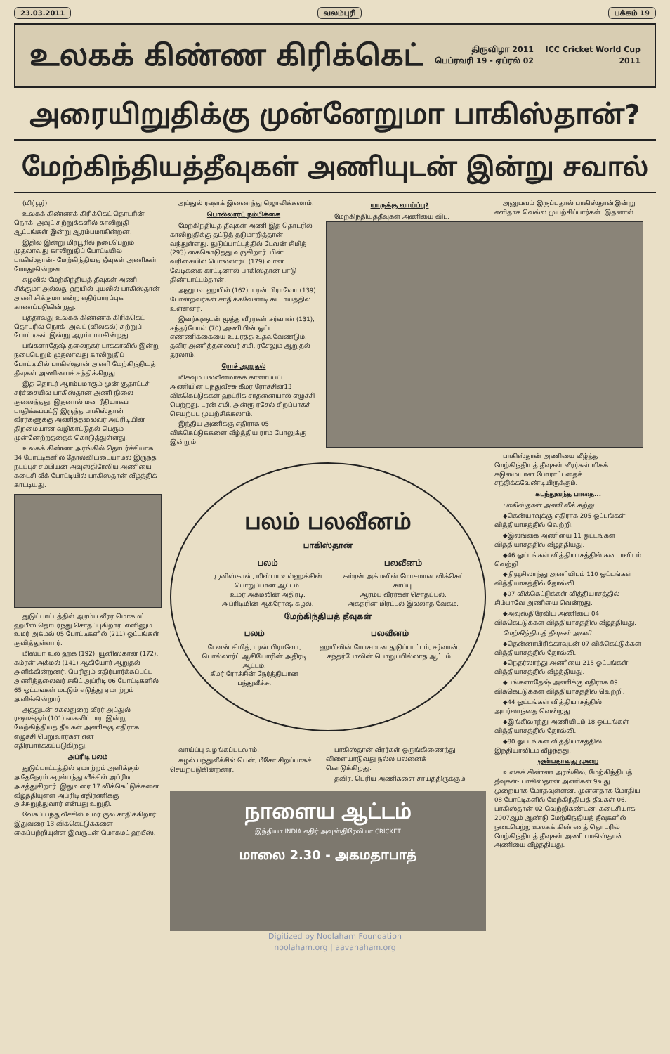23.03.2011 வலம்புரி பக்கம் 19
உலகக் கிண்ண கிரிக்கெட்
திருவிழா 2011
பெப்ரவரி 19 - ஏப்ரல் 02
ICC Cricket World Cup
2011
அரையிறுதிக்கு முன்னேறுமா பாகிஸ்தான்?
மேற்கிந்தியத்தீவுகள் அணியுடன் இன்று சவால்
(மிர்பூர்)
உலகக் கிண்ணக் கிரிக்கெட் தொடரின் நொக்- அவுட் சுற்றுக்களில் காலிறுதி ஆட்டங்கள் இன்று ஆரம்பமாகின்றன.
இதில் இன்று மிர்பூரில் நடைபெறும் முதலாவது காலிறுதிப் போட்டியில் பாகிஸ்தான்- மேற்கிந்தியத் தீவுகள் அணிகள் மோதுகின்றன.
சுழலில் மேற்கிந்தியத் தீவுகள் அணி சிக்குமா அல்லது ஹயில் புயலில் பாகிஸ்தான் அணி சிக்குமா என்ற எதிர்பார்ப்புக் காணப்படுகின்றது.
பத்தாவது உலகக் கிண்ணக் கிரிக்கெட் தொடரில் நொக்- அவுட் (விலகல்) சுற்றுப் போட்டிகள் இன்று ஆரம்பமாகின்றது.
பங்களாதேஷ் தலைநகர் டாக்காவில் இன்று நடைபெறும் முதலாவது காலிறுதிப் போட்டியில் பாகிஸ்தான் அணி மேற்கிந்தியத் தீவுகள் அணியைச் சந்திக்கிறது.
இத் தொடர் ஆரம்பமாகும் முன் சூதாட்டச் சர்ச்சையில் பாகிஸ்தான் அணி நிலை குலைந்தது. இதனால் மன ரீதியாகப் பாதிக்கப்பட்டு இருந்த பாகிஸ்தான் வீரர்களுக்கு அணித்தலைவர் அப்ரிடியின் திறமையான வழிகாட்டுதல் பெரும் முன்னேற்றத்தைக் கொடுத்துள்ளது.
உலகக் கிண்ண அரங்கில் தொடர்ச்சியாக 34 போட்டிகளில் தோல்வியடையாமல் இருந்த நடப்புச் சம்பியன் அவுஸ்திரேலிய அணியை கடைசி லீக் போட்டியில் பாகிஸ்தான் வீழ்த்திக் காட்டியது.
துடுப்பாட்டத்தில் ஆரம்ப வீரர் மொகமட் ஹபீஸ் தொடர்ந்து சொதப்புகிறார். எனினும் உமர் அக்மல் 05 போட்டிகளில் (211) ஓட்டங்கள் குவித்துள்ளார்.
மிஸ்பா உல் ஹக் (192), யூனிஸ்கான் (172), கம்ரன் அக்மல் (141) ஆகியோர் ஆறுதல் அளிக்கின்றனர். பெரிதும் எதிர்பார்க்கப்பட்ட அணித்தலைவர் சகிட் அப்ரிடி 06 போட்டிகளில் 65 ஓட்டங்கள் மட்டும் எடுத்து ஏமாற்றம் அளிக்கின்றார்.
அத்துடன் சகலதுறை வீரர் அப்துல் ரஷாக்கும் (101) கைவிட்டார். இன்று மேற்கிந்தியத் தீவுகள் அணிக்கு எதிராக எழுச்சி பெறுவார்கள் என எதிர்பார்க்கப்படுகிறது.
அப்ரிடி பலம்
துடுப்பாட்டத்தில் ஏமாற்றம் அளிக்கும் அதேநேரம் சுழல்பந்து வீச்சில் அப்ரிடி அசத்துகிறார். இதுவரை 17 விக்கெட்டுக்களை வீழ்த்தியுள்ள அப்ரிடி எதிரணிக்கு அச்சுறுத்துவார் என்பது உறுதி.
வேகப் பந்துவீச்சில் உமர் குல் சாதிக்கிறார். இதுவரை 13 விக்கெட்டுக்களை கைப்பற்றியுள்ள இவருடன் மொகமட் ஹபீஸ்,
அப்துல் ரஷாக் இணைந்து ஜொலிக்கலாம்.
பொல்லார்ட் நம்பிக்கை
மேற்கிந்தியத் தீவுகள் அணி இத் தொடரில் காலிறுதிக்கு தட்டுத் தடுமாறித்தான் வந்துள்ளது. துடுப்பாட்டத்தில் டேவன் சிமித் (293) கைகொடுத்து வருகிறார். பின் வரிசையில் பொல்லார்ட் (179) வான வேடிக்கை காட்டினால் பாகிஸ்தான் பாடு திண்டாட்டம்தான்.
அனுபவ ஹயில் (162), டரன் பிராவோ (139) போன்றவர்கள் சாதிக்கவேண்டி கட்டாயத்தில் உள்ளனர்.
இவர்களுடன் மூத்த வீரர்கள் சர்வான் (131), சந்தர்போல் (70) அணியின் ஓட்ட எண்ணிக்கையை உயர்த்த உதவவேண்டும். தவிர அணித்தலைவர் சமி, ரசேலும் ஆறுதல் தரலாம்.
ரோச் ஆறுதல்
மிகவும் பலவீனமாகக் காணப்பட்ட அணியின் பந்துவீச்சு கீமர் ரோச்சின்13 விக்கெட்டுக்கள் ஹட்ரிக் சாதனையால் எழுச்சி பெற்றது. டரன் சமி, அன்ரூ ரசேல் சிறப்பாகச் செயற்பட முயற்சிக்கலாம்.
இந்திய அணிக்கு எதிராக 05 விக்கெட்டுக்களை வீழ்த்திய ராம் போலுக்கு இன்றும்
யாருக்கு வாய்ப்பு?
மேற்கிந்தியத்தீவுகள் அணியை விட,
பலம் பலவீனம்
பாகிஸ்தான்
பலம்
யூனிஸ்கான், மிஸ்பா உல்ஹக்கின் பொறுப்பான ஆட்டம்.
உமர் அக்மலின் அதிரடி.
அப்ரிடியின் ஆக்ரோஷ சுழல்.
பலவீனம்
கம்ரன் அக்மலின் மோசமான விக்கெட் காப்பு.
ஆரம்ப வீரர்கள் சொதப்பல்.
அக்தரின் மிரட்டல் இல்லாத வேகம்.
மேற்கிந்தியத் தீவுகள்
பலம்
டேவன் சிமித், டரன் பிராவோ, பொல்லார்ட் ஆகியோரின் அதிரடி ஆட்டம்.
கீமர் ரோச்சின் நேர்த்தியான பந்துவீச்சு.
பலவீனம்
ஹயிலின் மோசமான துடுப்பாட்டம், சர்வான், சந்தர்போலின் பொறுப்பில்லாத ஆட்டம்.
வாய்ப்பு வழங்கப்படலாம்.
சுழல் பந்துவீச்சில் பென், பீசோ சிறப்பாகச் செயற்படுகின்றனர்.
பாகிஸ்தான் வீரர்கள் ஒருங்கிணைந்து விளையாடுவது நல்ல பலனைக் கொடுக்கிறது.
தவிர, பெரிய அணிகளை சாய்த்திருக்கும்
நாளைய ஆட்டம்
இந்தியா INDIA எதிர் அவுஸ்திரேலியா CRICKET
மாலை 2.30 - அகமதாபாத்
அனுபவம் இருப்பதால் பாகிஸ்தான்இன்று எளிதாக வெல்ல முயற்சிப்பார்கள். இதனால்
பாகிஸ்தான் அணியை வீழ்த்த மேற்கிந்தியத் தீவுகள் வீரர்கள் மிகக் கடுமையான போராட்டதைச் சந்திக்கவேண்டியிருக்கும்.
கடந்துவந்த பாதை...
பாகிஸ்தான் அணி லீக் சுற்று
◆கென்யாவுக்கு எதிராக 205 ஓட்டங்கள் வித்தியாசத்தில் வெற்றி.
◆இலங்கை அணியை 11 ஓட்டங்கள் வித்தியாசத்தில் வீழ்த்தியது.
◆46 ஓட்டங்கள் வித்தியாசத்தில் கனடாவிடம் வெற்றி.
◆நியூசிலாந்து அணியிடம் 110 ஓட்டங்கள் வித்தியாசத்தில் தோல்வி.
◆07 விக்கெட்டுக்கள் வித்தியாசத்தில் சிம்பாவே அணியை வென்றது.
◆அவுஸ்திரேலிய அணியை 04 விக்கெட்டுக்கள் வித்தியாசத்தில் வீழ்த்தியது.
மேற்கிந்தியத் தீவுகள் அணி
◆தென்னாபிரிக்காவுடன் 07 விக்கெட்டுக்கள் வித்தியாசத்தில் தோல்வி.
◆நெதர்லாந்து அணியை 215 ஓட்டங்கள் வித்தியாசத்தில் வீழ்த்தியது.
◆பங்களாதேஷ் அணிக்கு எதிராக 09 விக்கெட்டுக்கள் வித்தியாசத்தில் வெற்றி.
◆44 ஓட்டங்கள் வித்தியாசத்தில் அயர்லாந்தை வென்றது.
◆இங்கிலாந்து அணியிடம் 18 ஓட்டங்கள் வித்தியாசத்தில் தோல்வி.
◆80 ஓட்டங்கள் வித்தியாசத்தில் இந்தியாவிடம் வீழ்ந்தது.
ஒன்பதாவது முறை
உலகக் கிண்ண அரங்கில், மேற்கிந்தியத் தீவுகள்- பாகிஸ்தான் அணிகள் 9வது முறையாக மோதவுள்ளன. முன்னதாக மோதிய 08 போட்டிகளில் மேற்கிந்தியத் தீவுகள் 06, பாகிஸ்தான் 02 வெற்றிகண்டன. கடைசியாக 2007ஆம் ஆண்டு மேற்கிந்தியத் தீவுகளில் நடைபெற்ற உலகக் கிண்ணத் தொடரில் மேற்கிந்தியத் தீவுகள் அணி பாகிஸ்தான் அணியை வீழ்த்தியது.
Digitized by Noolaham Foundation
noolaham.org | aavanaham.org